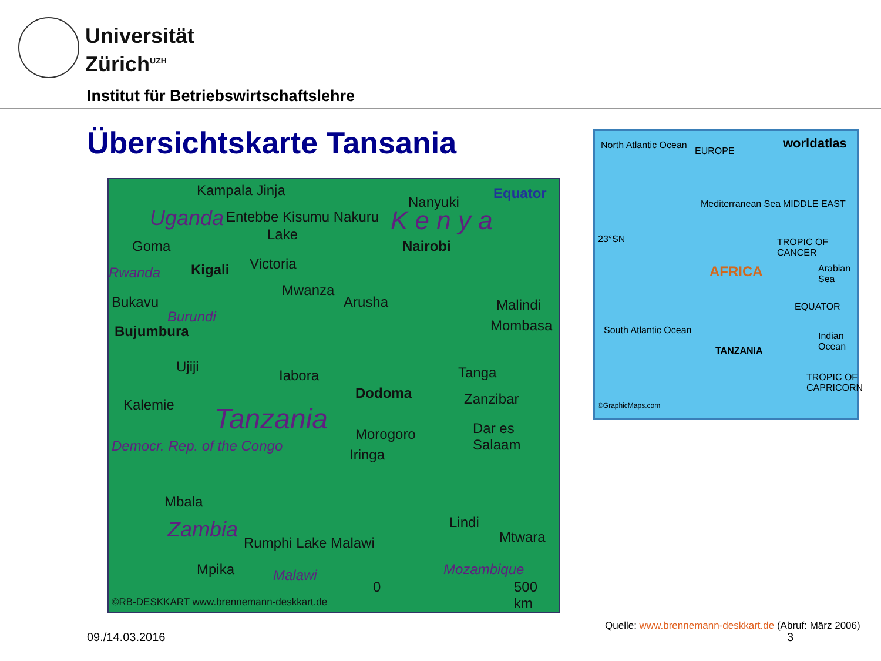Universität
Zürich<sup>UZH</sup>
Institut für Betriebswirtschaftslehre
Übersichtskarte Tansania
Kampala Jinja Equator
Nanyuki
Uganda Entebbe Kisumu Nakuru K e n y a Lake
Goma Nairobi
Victoria
Rwanda Kigali
Mwanza
Arusha Malindi Bukavu
Burundi
Bujumbura Mombasa
Ujiji
Iabora Tanga
Dodoma Zanzibar Kalemie Tanzania Morogoro Dar es Salaam
Democr. Rep. of the Congo
Iringa
Mbala
Zambia Lindi
Mtwara Rumphi Lake Malawi
Mpika Malawi Mozambique
0 500 km
©RB-DESKKART www.brennemann-deskkart.de
North Atlantic Ocean
EUROPE
worldatlas
Mediterranean Sea MIDDLE EAST
23°SN TROPIC OF CANCER
AFRICA Arabian Sea
EQUATOR
South Atlantic Ocean
TANZANIA
Indian Ocean
TROPIC OF CAPRICORN
©GraphicMaps.com
Quelle: www.brennemann-deskkart.de (Abruf: März 2006)
09./14.03.2016 3